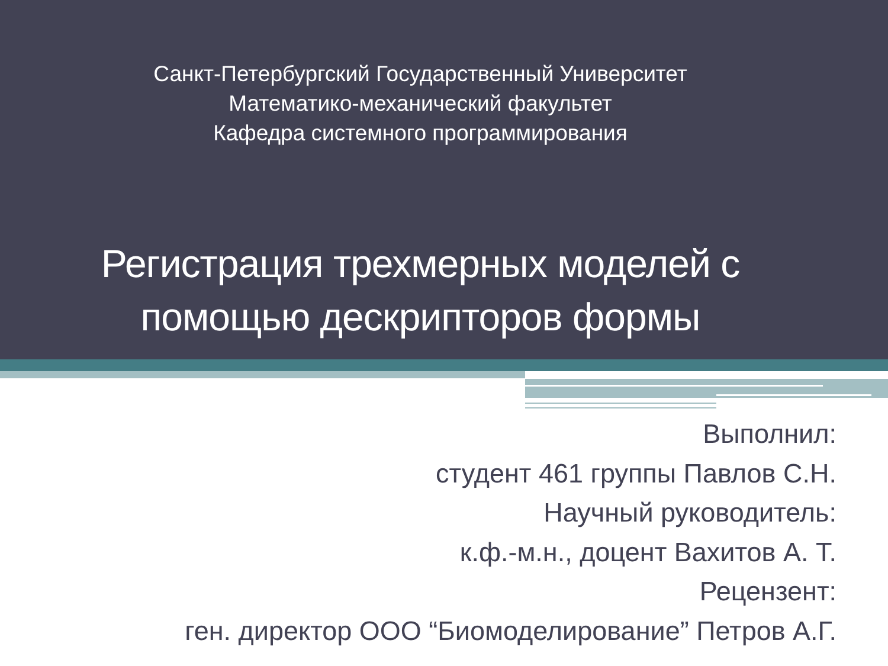Санкт-Петербургский Государственный Университет
Математико-механический факультет
Кафедра системного программирования
Регистрация трехмерных моделей с
помощью дескрипторов формы
Выполнил:
студент 461 группы Павлов С.Н.
Научный руководитель:
к.ф.-м.н., доцент Вахитов А. Т.
Рецензент:
ген. директор ООО “Биомоделирование” Петров А.Г.